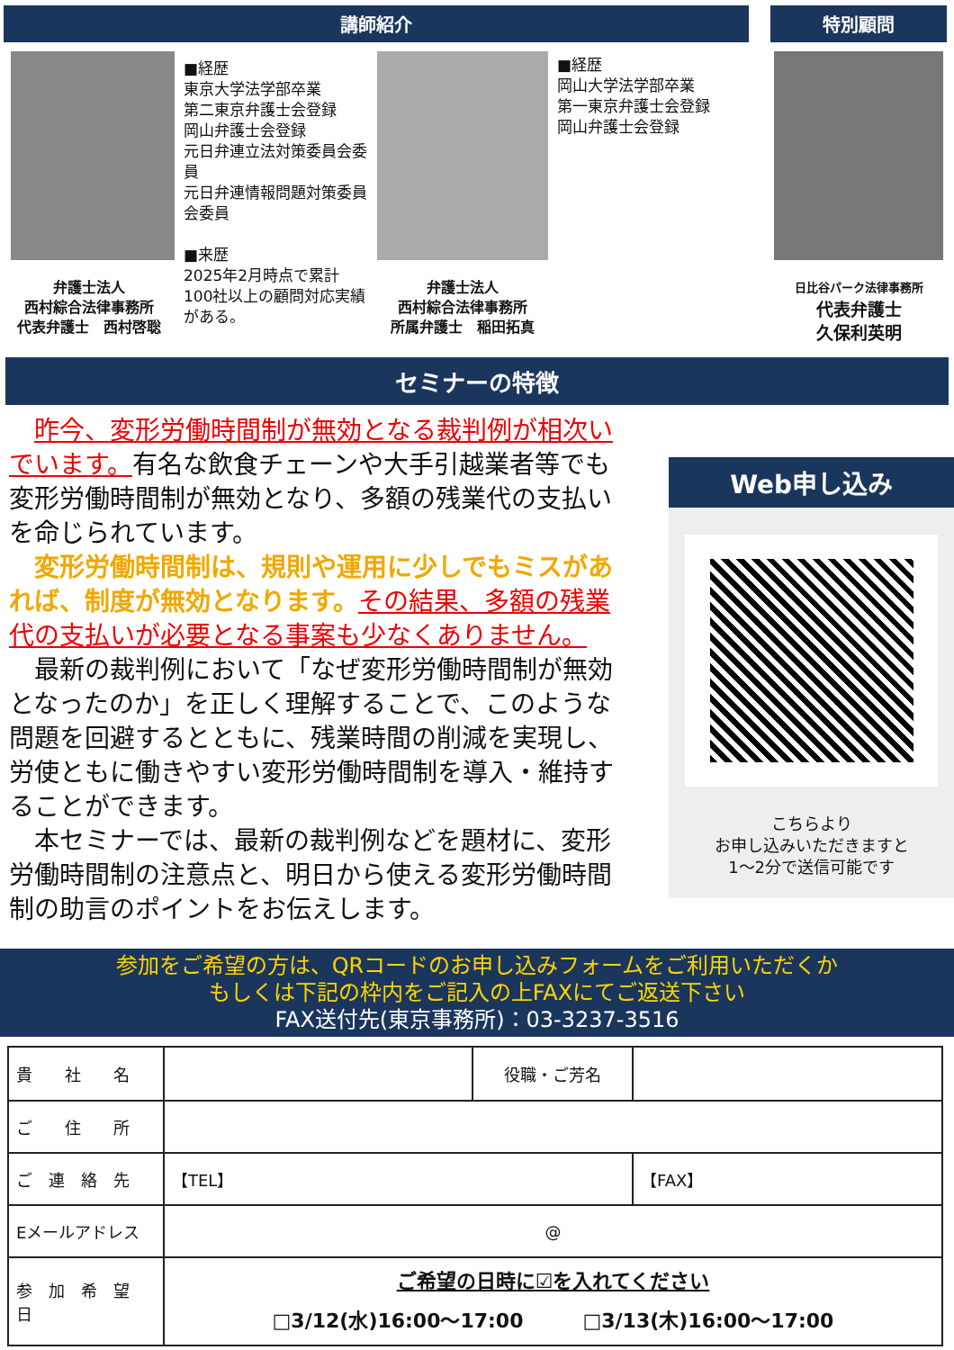講師紹介
弁護士法人
西村綜合法律事務所
代表弁護士　西村啓聡
■経歴
東京大学法学部卒業
第二東京弁護士会登録
岡山弁護士会登録
元日弁連立法対策委員会委員
元日弁連情報問題対策委員会委員
■来歴
2025年2月時点で累計100社以上の顧問対応実績がある。
弁護士法人
西村綜合法律事務所
所属弁護士　稲田拓真
■経歴
岡山大学法学部卒業
第一東京弁護士会登録
岡山弁護士会登録
特別顧問
日比谷パーク法律事務所
代表弁護士
久保利英明
セミナーの特徴
　昨今、変形労働時間制が無効となる裁判例が相次いでいます。有名な飲食チェーンや大手引越業者等でも変形労働時間制が無効となり、多額の残業代の支払いを命じられています。
　変形労働時間制は、規則や運用に少しでもミスがあれば、制度が無効となります。その結果、多額の残業代の支払いが必要となる事案も少なくありません。
　最新の裁判例において「なぜ変形労働時間制が無効となったのか」を正しく理解することで、このような問題を回避するとともに、残業時間の削減を実現し、労使ともに働きやすい変形労働時間制を導入・維持することができます。
　本セミナーでは、最新の裁判例などを題材に、変形労働時間制の注意点と、明日から使える変形労働時間制の助言のポイントをお伝えします。
Web申し込み
こちらより
お申し込みいただきますと
1～2分で送信可能です
参加をご希望の方は、QRコードのお申し込みフォームをご利用いただくか
もしくは下記の枠内をご記入の上FAXにてご返送下さい
FAX送付先(東京事務所)：03-3237-3516
| 貴 社 名 | | 役職・ご芳名 | |
| ご 住 所 | | | |
| ご 連 絡 先 | 【TEL】 | | 【FAX】 |
| Eメールアドレス | @ | | |
| 参 加 希 望 日 | ご希望の日時に☑を入れてください □3/12(水)16:00～17:00 □3/13(木)16:00～17:00 | | |